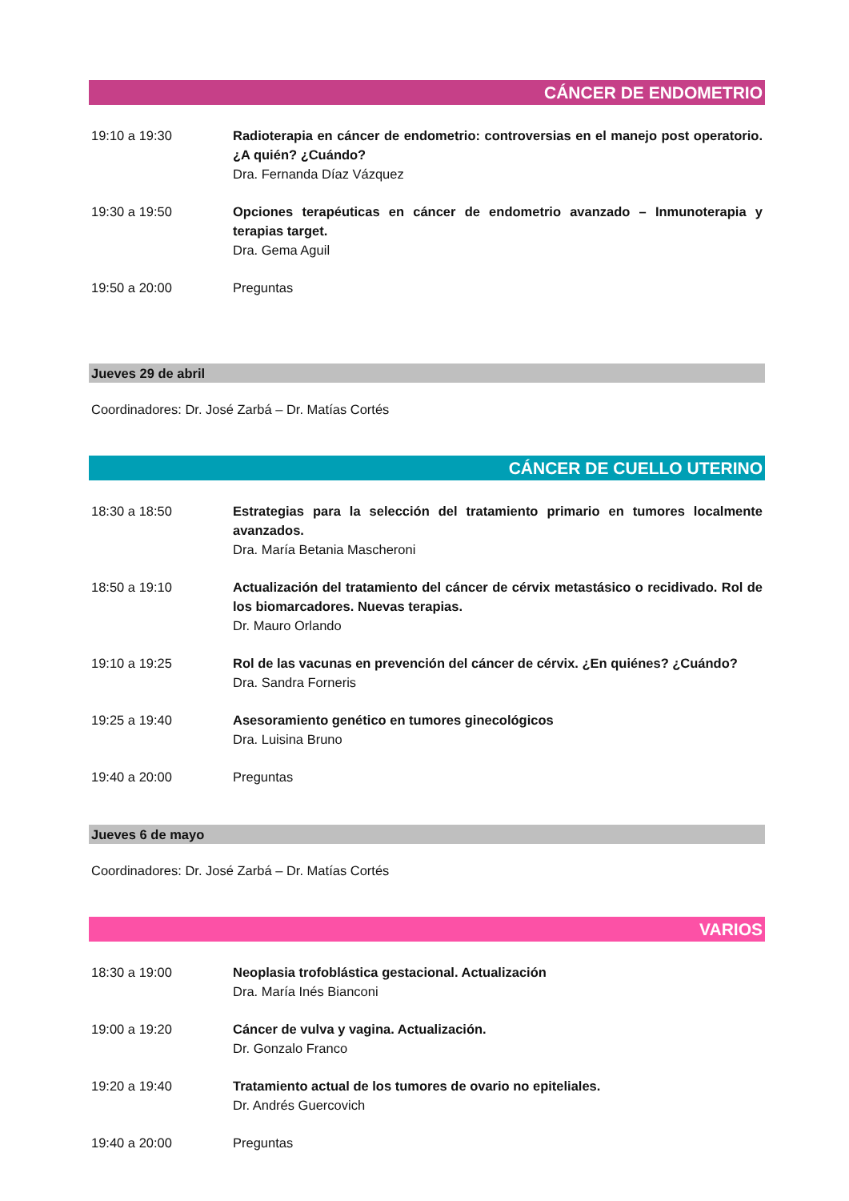CÁNCER DE ENDOMETRIO
19:10 a 19:30 Radioterapia en cáncer de endometrio: controversias en el manejo post operatorio. ¿A quién? ¿Cuándo?
Dra. Fernanda Díaz Vázquez
19:30 a 19:50 Opciones terapéuticas en cáncer de endometrio avanzado – Inmunoterapia y terapias target.
Dra. Gema Aguil
19:50 a 20:00 Preguntas
Jueves 29 de abril
Coordinadores: Dr. José Zarbá – Dr. Matías Cortés
CÁNCER DE CUELLO UTERINO
18:30 a 18:50 Estrategias para la selección del tratamiento primario en tumores localmente avanzados.
Dra. María Betania Mascheroni
18:50 a 19:10 Actualización del tratamiento del cáncer de cérvix metastásico o recidivado. Rol de los biomarcadores. Nuevas terapias.
Dr. Mauro Orlando
19:10 a 19:25 Rol de las vacunas en prevención del cáncer de cérvix. ¿En quiénes? ¿Cuándo?
Dra. Sandra Forneris
19:25 a 19:40 Asesoramiento genético en tumores ginecológicos
Dra. Luisina Bruno
19:40 a 20:00 Preguntas
Jueves 6 de mayo
Coordinadores: Dr. José Zarbá – Dr. Matías Cortés
VARIOS
18:30 a 19:00 Neoplasia trofoblástica gestacional. Actualización
Dra. María Inés Bianconi
19:00 a 19:20 Cáncer de vulva y vagina. Actualización.
Dr. Gonzalo Franco
19:20 a 19:40 Tratamiento actual de los tumores de ovario no epiteliales.
Dr. Andrés Guercovich
19:40 a 20:00 Preguntas